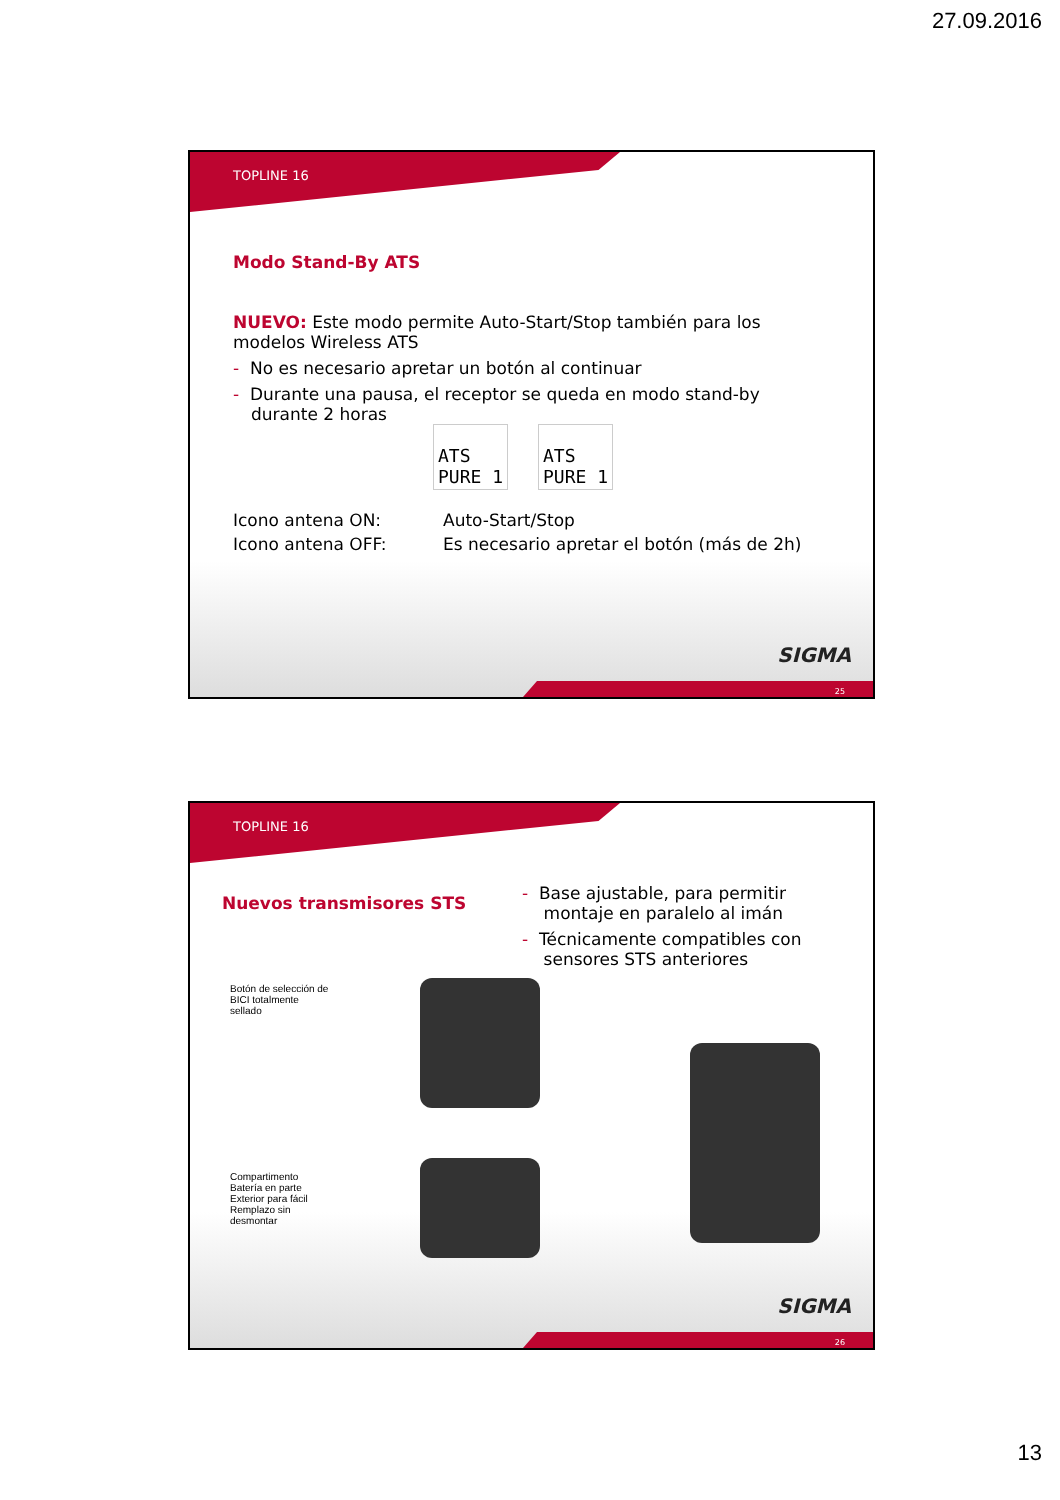27.09.2016
TOPLINE 16
Modo Stand-By ATS
NUEVO: Este modo permite Auto-Start/Stop también para los modelos Wireless ATS
- No es necesario apretar un botón al continuar
- Durante una pausa, el receptor se queda en modo stand-by durante 2 horas
ATS
PURE 1
ATS
PURE 1
Icono antena ON: Auto-Start/Stop
Icono antena OFF: Es necesario apretar el botón (más de 2h)
SIGMA
25
TOPLINE 16
Nuevos transmisores STS
- Base ajustable, para permitir
montaje en paralelo al imán
- Técnicamente compatibles con
sensores STS anteriores
Botón de selección de BICI totalmente sellado
Compartimento Batería en parte Exterior para fácil Remplazo sin desmontar
SIGMA
26
13